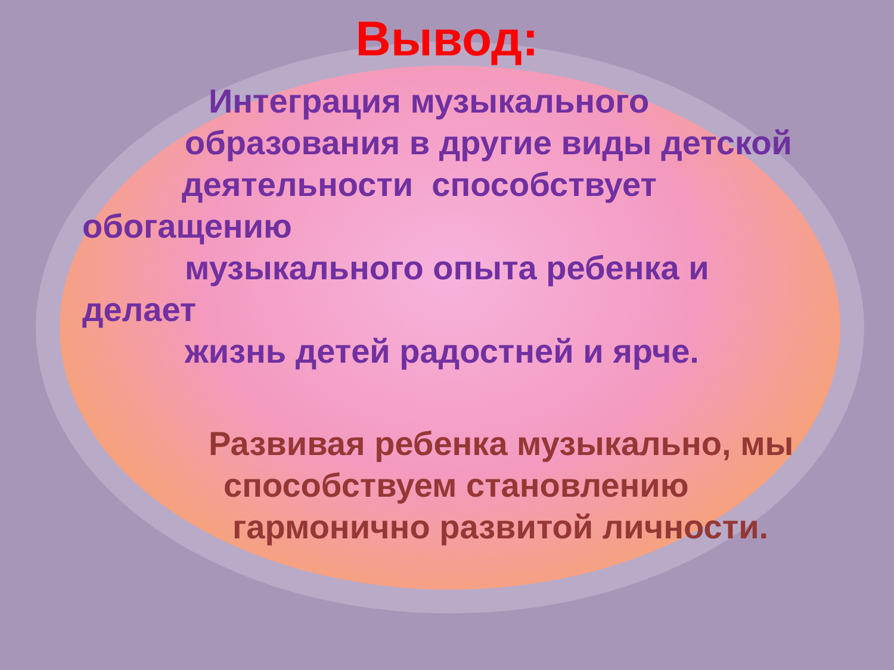Вывод:
Интеграция музыкального
образования в другие виды детской
деятельности способствует
обогащению
музыкального опыта ребенка и
делает
жизнь детей радостней и ярче.
Развивая ребенка музыкально, мы
способствуем становлению
гармонично развитой личности.